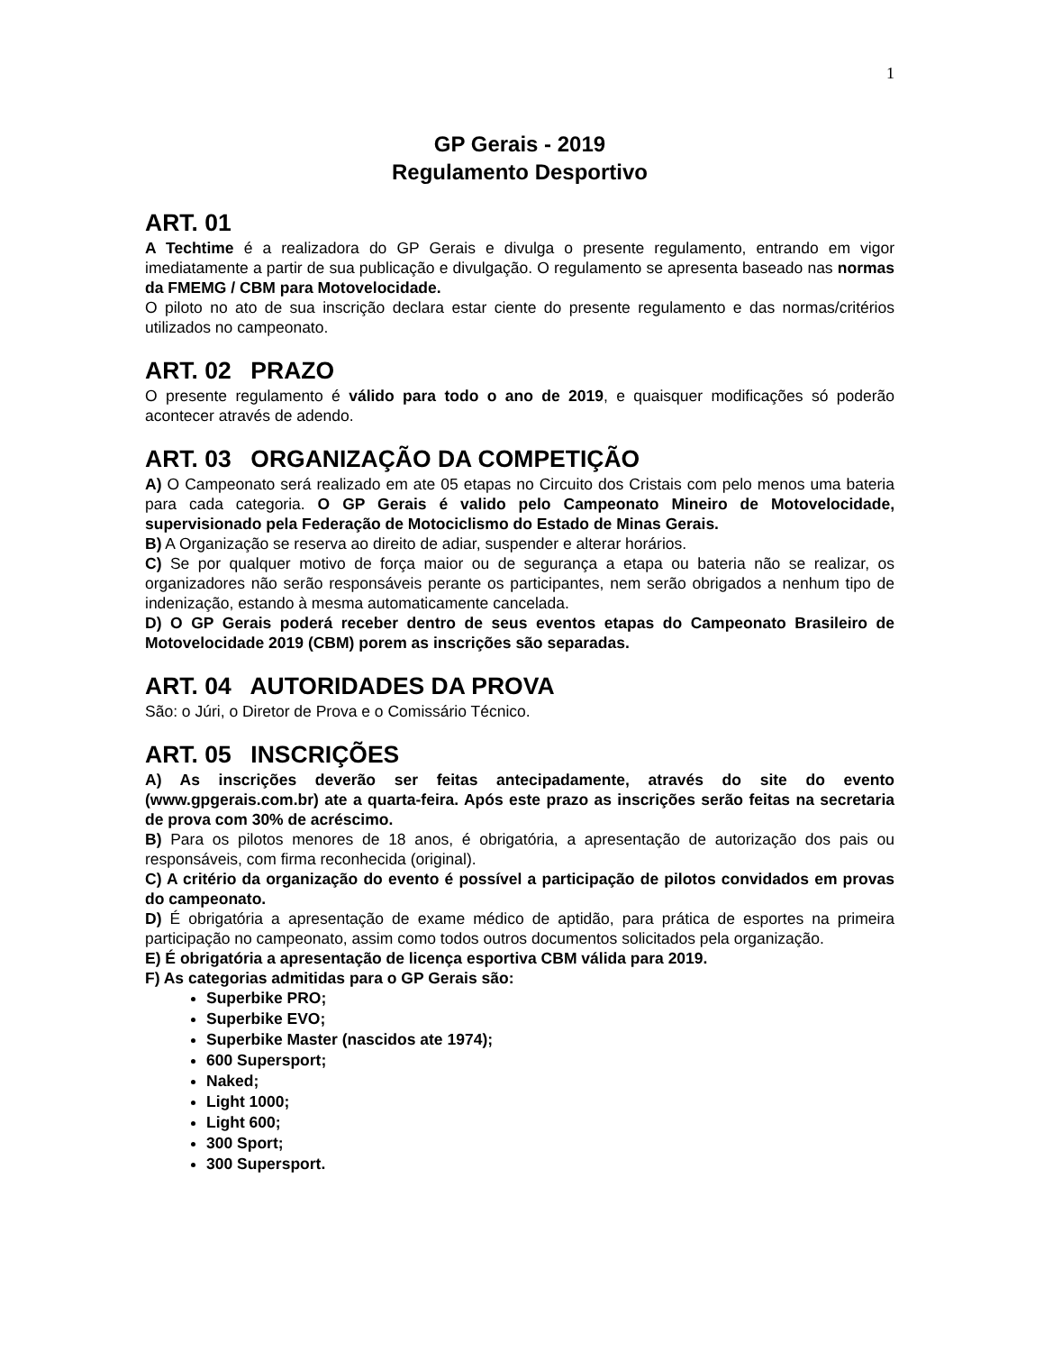1
GP Gerais - 2019
Regulamento Desportivo
ART. 01
A Techtime é a realizadora do GP Gerais e divulga o presente regulamento, entrando em vigor imediatamente a partir de sua publicação e divulgação. O regulamento se apresenta baseado nas normas da FMEMG / CBM para Motovelocidade.
O piloto no ato de sua inscrição declara estar ciente do presente regulamento e das normas/critérios utilizados no campeonato.
ART. 02 PRAZO
O presente regulamento é válido para todo o ano de 2019, e quaisquer modificações só poderão acontecer através de adendo.
ART. 03 ORGANIZAÇÃO DA COMPETIÇÃO
A) O Campeonato será realizado em ate 05 etapas no Circuito dos Cristais com pelo menos uma bateria para cada categoria. O GP Gerais é valido pelo Campeonato Mineiro de Motovelocidade, supervisionado pela Federação de Motociclismo do Estado de Minas Gerais.
B) A Organização se reserva ao direito de adiar, suspender e alterar horários.
C) Se por qualquer motivo de força maior ou de segurança a etapa ou bateria não se realizar, os organizadores não serão responsáveis perante os participantes, nem serão obrigados a nenhum tipo de indenização, estando à mesma automaticamente cancelada.
D) O GP Gerais poderá receber dentro de seus eventos etapas do Campeonato Brasileiro de Motovelocidade 2019 (CBM) porem as inscrições são separadas.
ART. 04 AUTORIDADES DA PROVA
São: o Júri, o Diretor de Prova e o Comissário Técnico.
ART. 05 INSCRIÇÕES
A) As inscrições deverão ser feitas antecipadamente, através do site do evento (www.gpgerais.com.br) ate a quarta-feira. Após este prazo as inscrições serão feitas na secretaria de prova com 30% de acréscimo.
B) Para os pilotos menores de 18 anos, é obrigatória, a apresentação de autorização dos pais ou responsáveis, com firma reconhecida (original).
C) A critério da organização do evento é possível a participação de pilotos convidados em provas do campeonato.
D) É obrigatória a apresentação de exame médico de aptidão, para prática de esportes na primeira participação no campeonato, assim como todos outros documentos solicitados pela organização.
E) É obrigatória a apresentação de licença esportiva CBM válida para 2019.
F) As categorias admitidas para o GP Gerais são:
Superbike PRO;
Superbike EVO;
Superbike Master (nascidos ate 1974);
600 Supersport;
Naked;
Light 1000;
Light 600;
300 Sport;
300 Supersport.